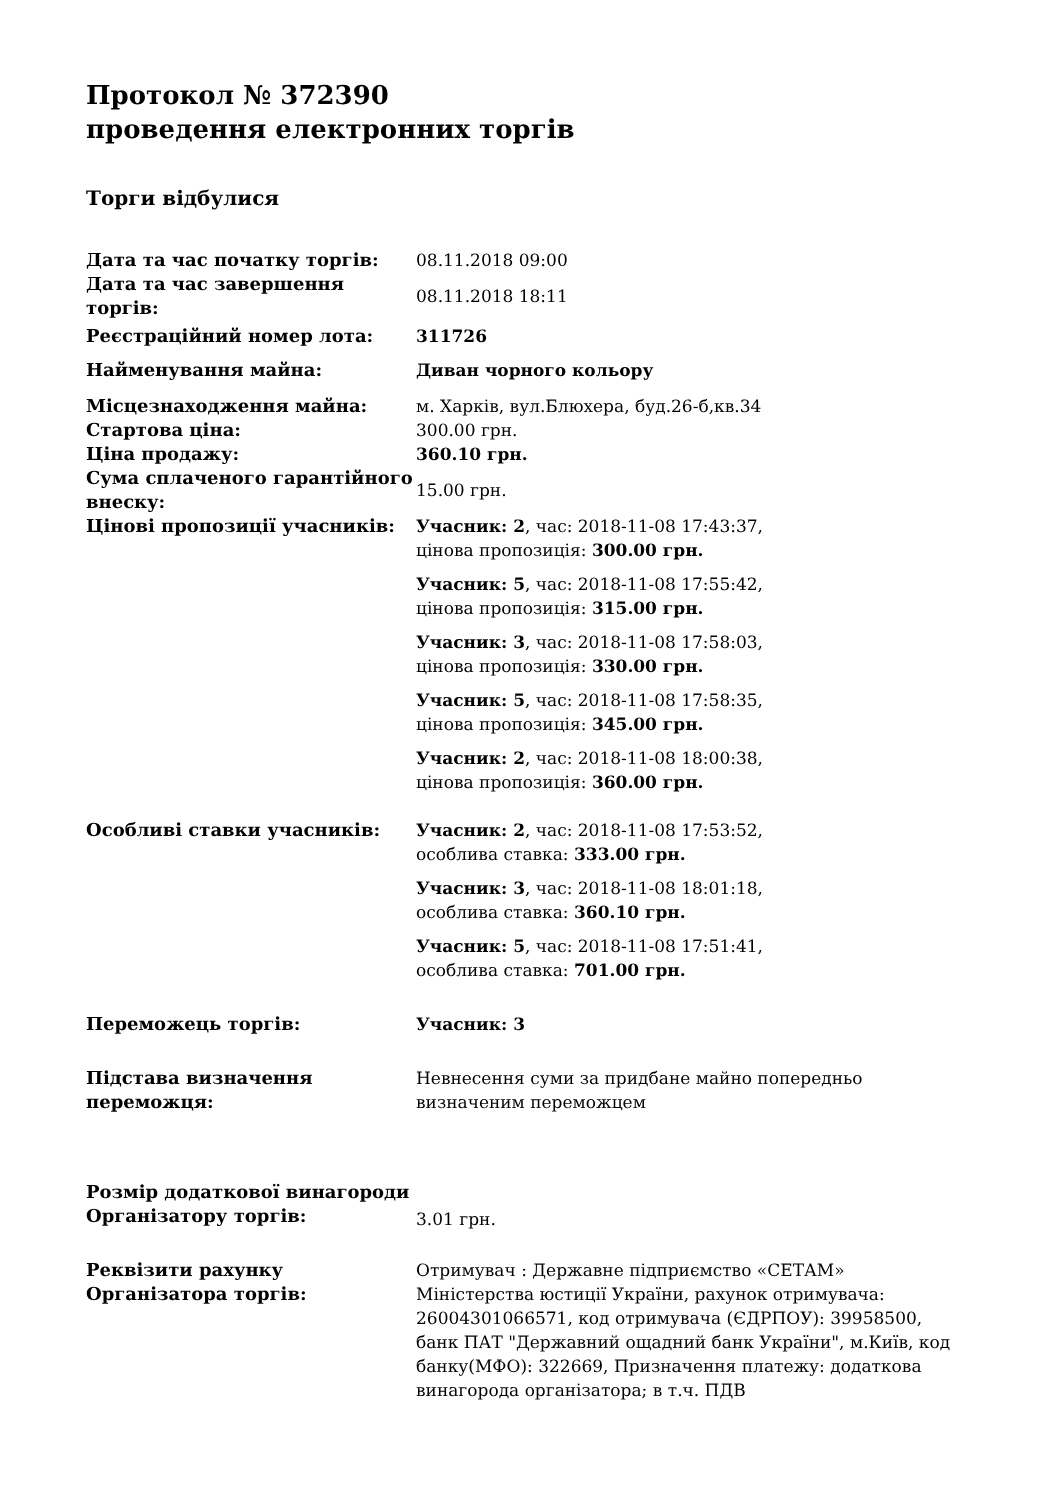Протокол № 372390
проведення електронних торгів
Торги відбулися
| Дата та час початку торгів: | 08.11.2018 09:00 |
| Дата та час завершення торгів: | 08.11.2018 18:11 |
| Реєстраційний номер лота: | 311726 |
| Найменування майна: | Диван чорного кольору |
| Місцезнаходження майна: | м. Харків, вул.Блюхера, буд.26-б,кв.34 |
| Стартова ціна: | 300.00 грн. |
| Ціна продажу: | 360.10 грн. |
| Сума сплаченого гарантійного внеску: | 15.00 грн. |
| Цінові пропозиції учасників: | Учасник: 2 , час: 2018-11-08 17:43:37, цінова пропозиція: 300.00 грн. Учасник: 5 , час: 2018-11-08 17:55:42, цінова пропозиція: 315.00 грн. Учасник: 3 , час: 2018-11-08 17:58:03, цінова пропозиція: 330.00 грн. Учасник: 5 , час: 2018-11-08 17:58:35, цінова пропозиція: 345.00 грн. Учасник: 2 , час: 2018-11-08 18:00:38, цінова пропозиція: 360.00 грн. |
| Особливі ставки учасників: | Учасник: 2 , час: 2018-11-08 17:53:52, особлива ставка: 333.00 грн. Учасник: 3 , час: 2018-11-08 18:01:18, особлива ставка: 360.10 грн. Учасник: 5 , час: 2018-11-08 17:51:41, особлива ставка: 701.00 грн. |
| Переможець торгів: | Учасник: 3 |
| Підстава визначення переможця: | Невнесення суми за придбане майно попередньо визначеним переможцем |
| Розмір додаткової винагороди Організатору торгів: | 3.01 грн. |
| Реквізити рахунку Організатора торгів: | Отримувач : Державне підприємство «СЕТАМ» Міністерства юстиції України, рахунок отримувача: 26004301066571, код отримувача (ЄДРПОУ): 39958500, банк ПАТ "Державний ощадний банк України", м.Київ, код банку(МФО): 322669, Призначення платежу: додаткова винагорода організатора; в т.ч. ПДВ |